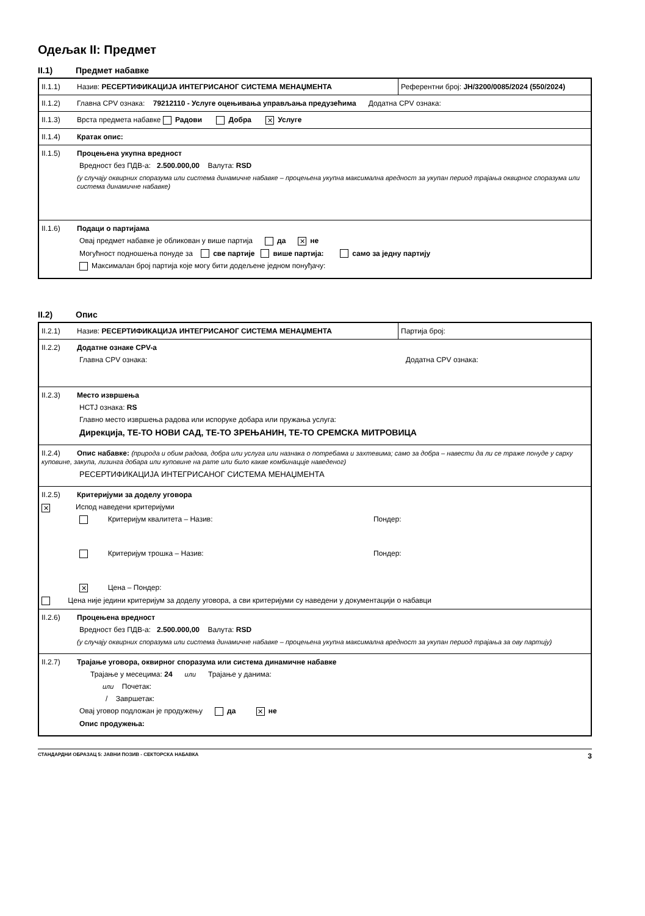Одељак II: Предмет
II.1) Предмет набавке
| II.1.1) Назив: РЕСЕРТИФИКАЦИЈА ИНТЕГРИСАНОГ СИСТЕМА МЕНАЏМЕНТА | Референтни број: ЈН/3200/0085/2024 (550/2024) |
| II.1.2) Главна CPV ознака: 79212110 - Услуге оцењивања управљања предузећима Додатна CPV ознака: | |
| II.1.3) Врста предмета набавке Радови Добра ✕ Услуге | |
| II.1.4) Кратак опис: | |
| II.1.5) Процењена укупна вредност Вредност без ПДВ-а: 2.500.000,00 Валута: RSD (у случају оквирних споразума или система динамичне набавке – процењена укупна максимална вредност за укупан период трајања оквирног споразума или система динамичне набавке) | |
| II.1.6) Подаци о партијама Овај предмет набавке је обликован у више партија да ✕ не Могућност подношења понуде за све партије више партија: само за једну партију Максималан број партија које могу бити додељене једном понуђачу: | |
II.2) Опис
| II.2.1) Назив: РЕСЕРТИФИКАЦИЈА ИНТЕГРИСАНОГ СИСТЕМА МЕНАЏМЕНТА | Партија број: |
| II.2.2) Додатне ознаке CPV-a Главна CPV ознака: Додатна CPV ознака: | |
| II.2.3) Место извршења НСТЈ ознака: RS Главно место извршења радова или испоруке добара или пружања услуга: Дирекција, ТЕ-ТО НОВИ САД, ТЕ-ТО ЗРЕЊАНИН, ТЕ-ТО СРЕМСКА МИТРОВИЦА | |
| II.2.4) Опис набавке: (природа и обим радова, добра или услуга или назнака о потребама и захтевима; само за добра – навести да ли се траже понуде у сврху куповине, закупа, лизинга добара или куповине на рате или било какве комбинације наведеног) РЕСЕРТИФИКАЦИЈА ИНТЕГРИСАНОГ СИСТЕМА МЕНАЏМЕНТА | |
| II.2.5) Критеријуми за доделу уговора ✕ Испод наведени критеријуми Критеријум квалитета – Назив: Пондер: Критеријум трошка – Назив: Пондер: ✕ Цена – Пондер: Цена није једини критеријум за доделу уговора, а сви критеријуми су наведени у документацији о набавци | |
| II.2.6) Процењена вредност Вредност без ПДВ-а: 2.500.000,00 Валута: RSD (у случају оквирних споразума или система динамичне набавке – процењена укупна максимална вредност за укупан период трајања за ову партију) | |
| II.2.7) Трајање уговора, оквирног споразума или система динамичне набавке Трајање у месецима: 24 или Трајање у данима: или Почетак: / Завршетак: Овај уговор подложан је продужењу да ✕ не Опис продужења: | |
СТАНДАРДНИ ОБРАЗАЦ 5: ЈАВНИ ПОЗИВ - СЕКТОРСКА НАБАВКА 3